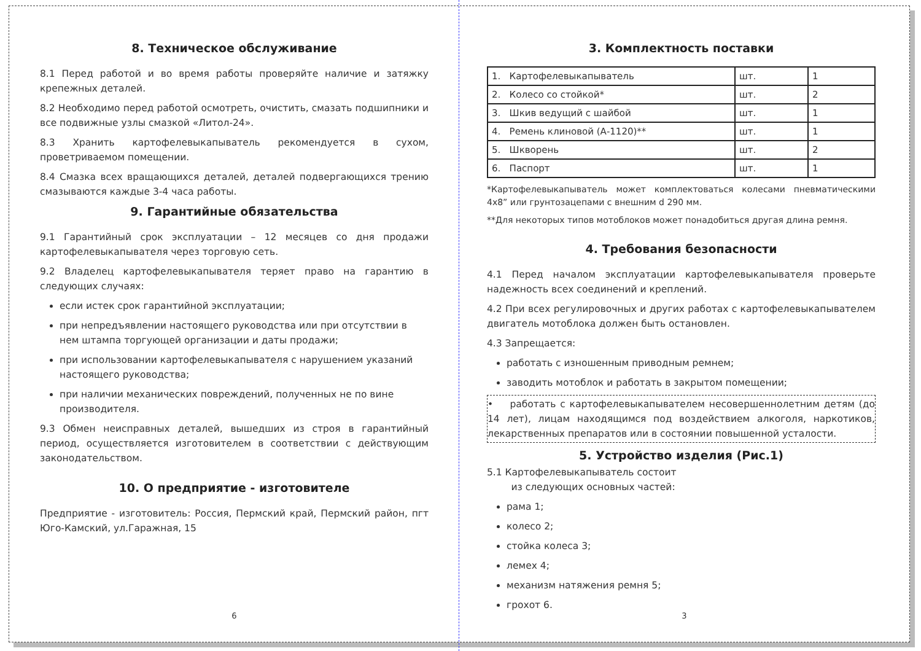8. Техническое обслуживание
8.1 Перед работой и во время работы проверяйте наличие и затяжку крепежных деталей.
8.2 Необходимо перед работой осмотреть, очистить, смазать подшипники и все подвижные узлы смазкой «Литол-24».
8.3 Хранить картофелевыкапыватель рекомендуется в сухом, проветриваемом помещении.
8.4 Смазка всех вращающихся деталей, деталей подвергающихся трению смазываются каждые 3-4 часа работы.
9. Гарантийные обязательства
9.1 Гарантийный срок эксплуатации – 12 месяцев со дня продажи картофелевыкапывателя через торговую сеть.
9.2 Владелец картофелевыкапывателя теряет право на гарантию в следующих случаях:
если истек срок гарантийной эксплуатации;
при непредъявлении настоящего руководства или при отсутствии в нем штампа торгующей организации и даты продажи;
при использовании картофелевыкапывателя с нарушением указаний настоящего руководства;
при наличии механических повреждений, полученных не по вине производителя.
9.3 Обмен неисправных деталей, вышедших из строя в гарантийный период, осуществляется изготовителем в соответствии с действующим законодательством.
10. О предприятие - изготовителе
Предприятие - изготовитель: Россия, Пермский край, Пермский район, пгт Юго-Камский, ул.Гаражная, 15
6
3. Комплектность поставки
| 1. Картофелевыкапыватель | шт. | 1 |
| 2. Колесо со стойкой* | шт. | 2 |
| 3. Шкив ведущий с шайбой | шт. | 1 |
| 4. Ремень клиновой (А-1120)** | шт. | 1 |
| 5. Шкворень | шт. | 2 |
| 6. Паспорт | шт. | 1 |
*Картофелевыкапыватель может комплектоваться колесами пневматическими 4x8” или грунтозацепами с внешним d 290 мм.
**Для некоторых типов мотоблоков может понадобиться другая длина ремня.
4. Требования безопасности
4.1 Перед началом эксплуатации картофелевыкапывателя проверьте надежность всех соединений и креплений.
4.2 При всех регулировочных и других работах с картофелевыкапывателем двигатель мотоблока должен быть остановлен.
4.3 Запрещается:
работать с изношенным приводным ремнем;
заводить мотоблок и работать в закрытом помещении;
• работать с картофелевыкапывателем несовершеннолетним детям (до 14 лет), лицам находящимся под воздействием алкоголя, наркотиков, лекарственных препаратов или в состоянии повышенной усталости.
5. Устройство изделия (Рис.1)
5.1 Картофелевыкапыватель состоит
из следующих основных частей:
рама 1;
колесо 2;
стойка колеса 3;
лемех 4;
механизм натяжения ремня 5;
грохот 6.
3